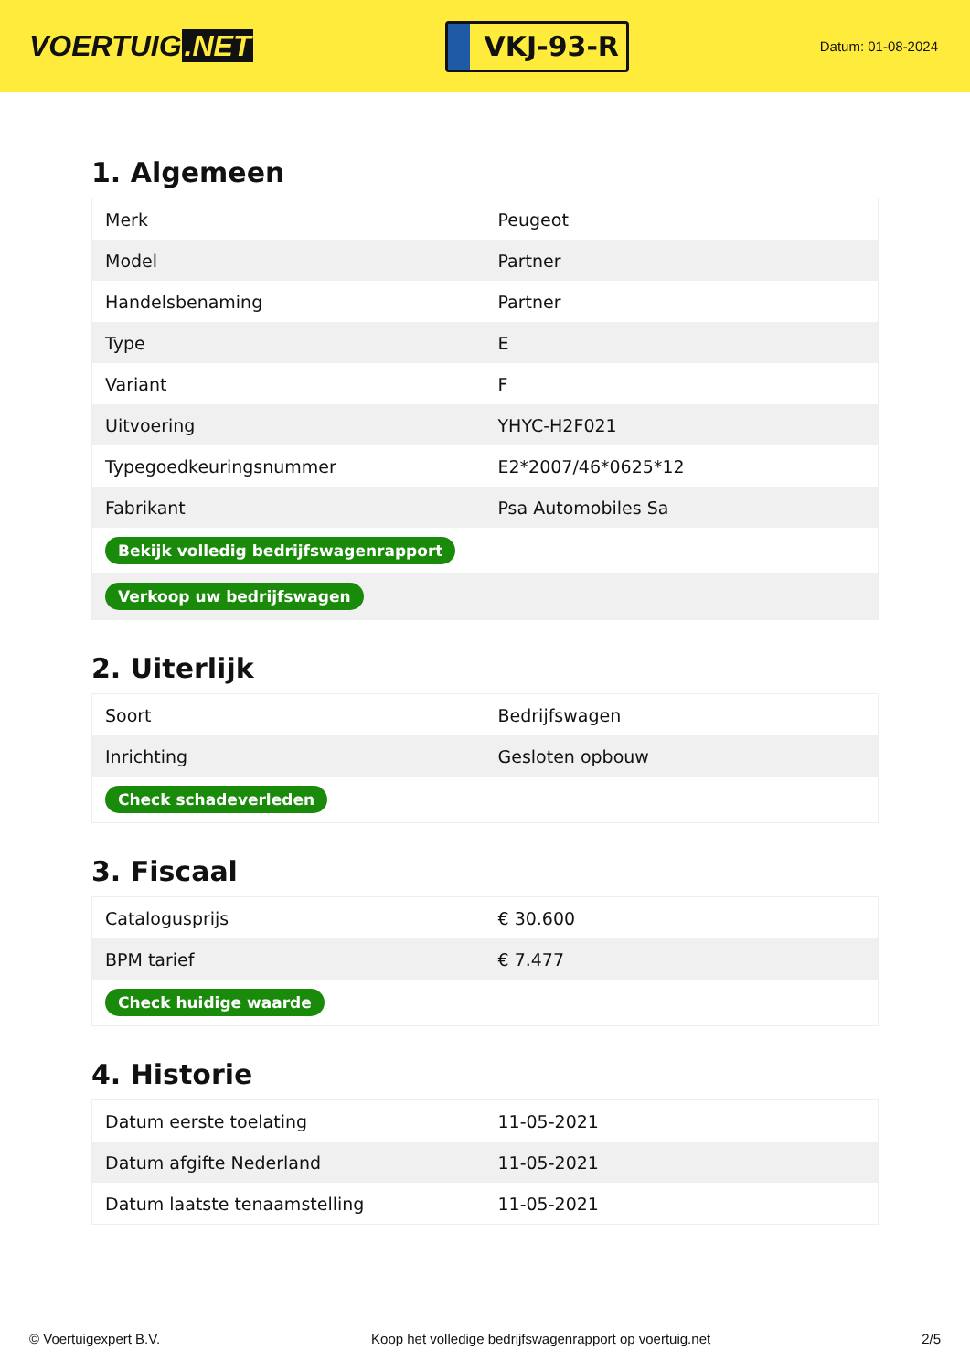VOERTUIG.NET
VKJ-93-R
Datum: 01-08-2024
1. Algemeen
| Merk | Peugeot |
| Model | Partner |
| Handelsbenaming | Partner |
| Type | E |
| Variant | F |
| Uitvoering | YHYC-H2F021 |
| Typegoedkeuringsnummer | E2*2007/46*0625*12 |
| Fabrikant | Psa Automobiles Sa |
| Bekijk volledig bedrijfswagenrapport | |
| Verkoop uw bedrijfswagen | |
2. Uiterlijk
| Soort | Bedrijfswagen |
| Inrichting | Gesloten opbouw |
| Check schadeverleden | |
3. Fiscaal
| Catalogusprijs | € 30.600 |
| BPM tarief | € 7.477 |
| Check huidige waarde | |
4. Historie
| Datum eerste toelating | 11-05-2021 |
| Datum afgifte Nederland | 11-05-2021 |
| Datum laatste tenaamstelling | 11-05-2021 |
© Voertuigexpert B.V. Koop het volledige bedrijfswagenrapport op voertuig.net 2/5